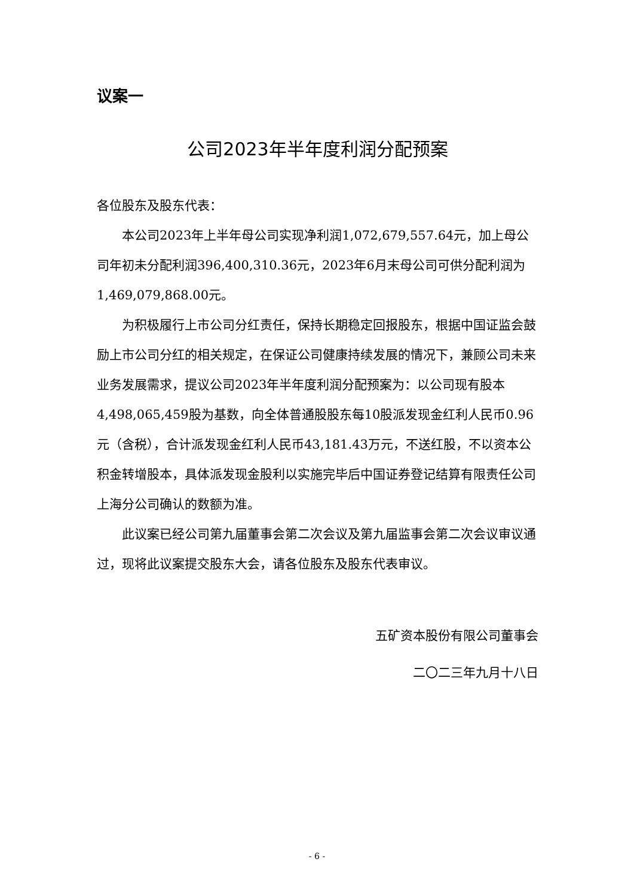议案一
公司2023年半年度利润分配预案
各位股东及股东代表：
本公司2023年上半年母公司实现净利润1,072,679,557.64元，加上母公司年初未分配利润396,400,310.36元，2023年6月末母公司可供分配利润为1,469,079,868.00元。
为积极履行上市公司分红责任，保持长期稳定回报股东，根据中国证监会鼓励上市公司分红的相关规定，在保证公司健康持续发展的情况下，兼顾公司未来业务发展需求，提议公司2023年半年度利润分配预案为：以公司现有股本4,498,065,459股为基数，向全体普通股股东每10股派发现金红利人民币0.96元（含税），合计派发现金红利人民币43,181.43万元，不送红股，不以资本公积金转增股本，具体派发现金股利以实施完毕后中国证券登记结算有限责任公司上海分公司确认的数额为准。
此议案已经公司第九届董事会第二次会议及第九届监事会第二次会议审议通过，现将此议案提交股东大会，请各位股东及股东代表审议。
五矿资本股份有限公司董事会
二〇二三年九月十八日
- 6 -